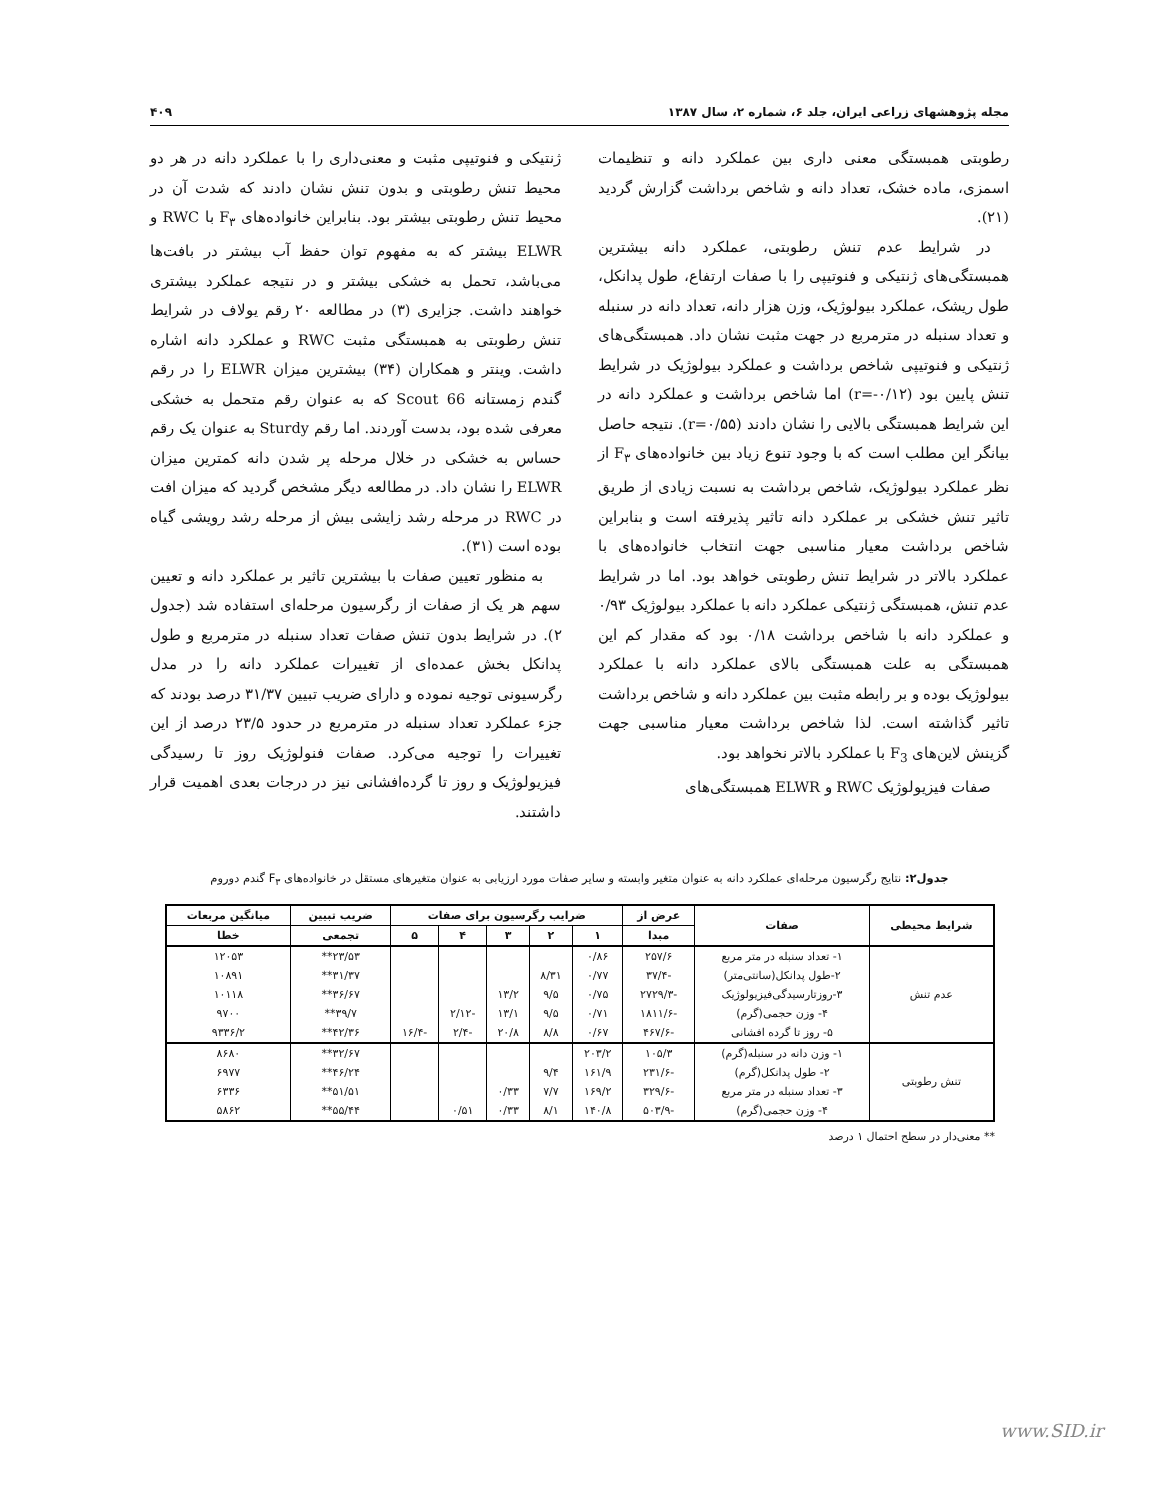مجله پژوهشهای زراعی ایران، جلد ۶، شماره ۲، سال ۱۳۸۷ ۴۰۹
رطوبتی همبستگی معنی داری بین عملکرد دانه و تنظیمات اسمزی، ماده خشک، تعداد دانه و شاخص برداشت گزارش گردید (۲۱).
در شرایط عدم تنش رطوبتی، عملکرد دانه بیشترین همبستگی‌های ژنتیکی و فنوتیپی را با صفات ارتفاع، طول پدانکل، طول ریشک، عملکرد بیولوژیک، وزن هزار دانه، تعداد دانه در سنبله و تعداد سنبله در مترمربع در جهت مثبت نشان داد. همبستگی‌های ژنتیکی و فنوتیپی شاخص برداشت و عملکرد بیولوژیک در شرایط تنش پایین بود (r=-۰/۱۲) اما شاخص برداشت و عملکرد دانه در این شرایط همبستگی بالایی را نشان دادند (r=۰/۵۵). نتیجه حاصل بیانگر این مطلب است که با وجود تنوع زیاد بین خانواده‌های F<sub>۳</sub> از نظر عملکرد بیولوژیک، شاخص برداشت به نسبت زیادی از طریق تاثیر تنش خشکی بر عملکرد دانه تاثیر پذیرفته است و بنابراین شاخص برداشت معیار مناسبی جهت انتخاب خانواده‌های با عملکرد بالاتر در شرایط تنش رطوبتی خواهد بود. اما در شرایط عدم تنش، همبستگی ژنتیکی عملکرد دانه با عملکرد بیولوژیک ۰/۹۳ و عملکرد دانه با شاخص برداشت ۰/۱۸ بود که مقدار کم این همبستگی به علت همبستگی بالای عملکرد دانه با عملکرد بیولوژیک بوده و بر رابطه مثبت بین عملکرد دانه و شاخص برداشت تاثیر گذاشته است. لذا شاخص برداشت معیار مناسبی جهت گزینش لاین‌های F<sub>3</sub> با عملکرد بالاتر نخواهد بود.
صفات فیزیولوژیک RWC و ELWR همبستگی‌های
ژنتیکی و فنوتیپی مثبت و معنی‌داری را با عملکرد دانه در هر دو محیط تنش رطوبتی و بدون تنش نشان دادند که شدت آن در محیط تنش رطوبتی بیشتر بود. بنابراین خانواده‌های F<sub>۳</sub> با RWC و ELWR بیشتر که به مفهوم توان حفظ آب بیشتر در بافت‌ها می‌باشد، تحمل به خشکی بیشتر و در نتیجه عملکرد بیشتری خواهند داشت. جزایری (۳) در مطالعه ۲۰ رقم یولاف در شرایط تنش رطوبتی به همبستگی مثبت RWC و عملکرد دانه اشاره داشت. وینتر و همکاران (۳۴) بیشترین میزان ELWR را در رقم گندم زمستانه Scout 66 که به عنوان رقم متحمل به خشکی معرفی شده بود، بدست آوردند. اما رقم Sturdy به عنوان یک رقم حساس به خشکی در خلال مرحله پر شدن دانه کمترین میزان ELWR را نشان داد. در مطالعه دیگر مشخص گردید که میزان افت در RWC در مرحله رشد زایشی بیش از مرحله رشد رویشی گیاه بوده است (۳۱).
به منظور تعیین صفات با بیشترین تاثیر بر عملکرد دانه و تعیین سهم هر یک از صفات از رگرسیون مرحله‌ای استفاده شد (جدول ۲). در شرایط بدون تنش صفات تعداد سنبله در مترمربع و طول پدانکل بخش عمده‌ای از تغییرات عملکرد دانه را در مدل رگرسیونی توجیه نموده و دارای ضریب تبیین ۳۱/۳۷ درصد بودند که جزء عملکرد تعداد سنبله در مترمربع در حدود ۲۳/۵ درصد از این تغییرات را توجیه می‌کرد. صفات فنولوژیک روز تا رسیدگی فیزیولوژیک و روز تا گرده‌افشانی نیز در درجات بعدی اهمیت قرار داشتند.
جدول۲: نتایج رگرسیون مرحله‌ای عملکرد دانه به عنوان متغیر وابسته و سایر صفات مورد ارزیابی به عنوان متغیرهای مستقل در خانواده‌های F<sub>۳</sub> گندم دوروم
| شرایط محیطی | صفات | عرض از | ضرایب رگرسیون برای صفات | | | | | ضریب تبیین | میانگین مربعات |
| --- | --- | --- | --- | --- | --- | --- | --- | --- | --- |
| | | مبدا | ۱ | ۲ | ۳ | ۴ | ۵ | تجمعی | خطا |
| عدم تنش | ۱- تعداد سنبله در متر مربع | ۲۵۷/۶ | ۰/۸۶ | | | | | ۲۳/۵۳** | ۱۲۰۵۳ |
| | ۲-طول پدانکل(سانتی‌متر) | -۳۷/۴ | ۰/۷۷ | ۸/۳۱ | | | | ۳۱/۳۷** | ۱۰۸۹۱ |
| | ۳-روزتارسیدگی‌فیزیولوژیک | -۲۷۲۹/۳ | ۰/۷۵ | ۹/۵ | ۱۳/۲ | | | ۳۶/۶۷** | ۱۰۱۱۸ |
| | ۴- وزن حجمی(گرم) | -۱۸۱۱/۶ | ۰/۷۱ | ۹/۵ | ۱۳/۱ | -۲/۱۲ | | ۳۹/۷** | ۹۷۰۰ |
| | ۵- روز تا گرده افشانی | -۴۶۷/۶ | ۰/۶۷ | ۸/۸ | ۲۰/۸ | -۲/۴ | -۱۶/۴ | ۴۲/۳۶** | ۹۳۳۶/۲ |
| تنش رطوبتی | ۱- وزن دانه در سنبله(گرم) | ۱۰۵/۳ | ۲۰۳/۲ | | | | | ۳۲/۶۷** | ۸۶۸۰ |
| | ۲- طول پدانکل(گرم) | -۲۳۱/۶ | ۱۶۱/۹ | ۹/۴ | | | | ۴۶/۲۴** | ۶۹۷۷ |
| | ۳- تعداد سنبله در متر مربع | -۳۲۹/۶ | ۱۶۹/۲ | ۷/۷ | ۰/۳۳ | | | ۵۱/۵۱** | ۶۳۳۶ |
| | ۴- وزن حجمی(گرم) | -۵۰۳/۹ | ۱۴۰/۸ | ۸/۱ | ۰/۳۳ | ۰/۵۱ | | ۵۵/۴۴** | ۵۸۶۲ |
** معنی‌دار در سطح احتمال ۱ درصد
www.SID.ir